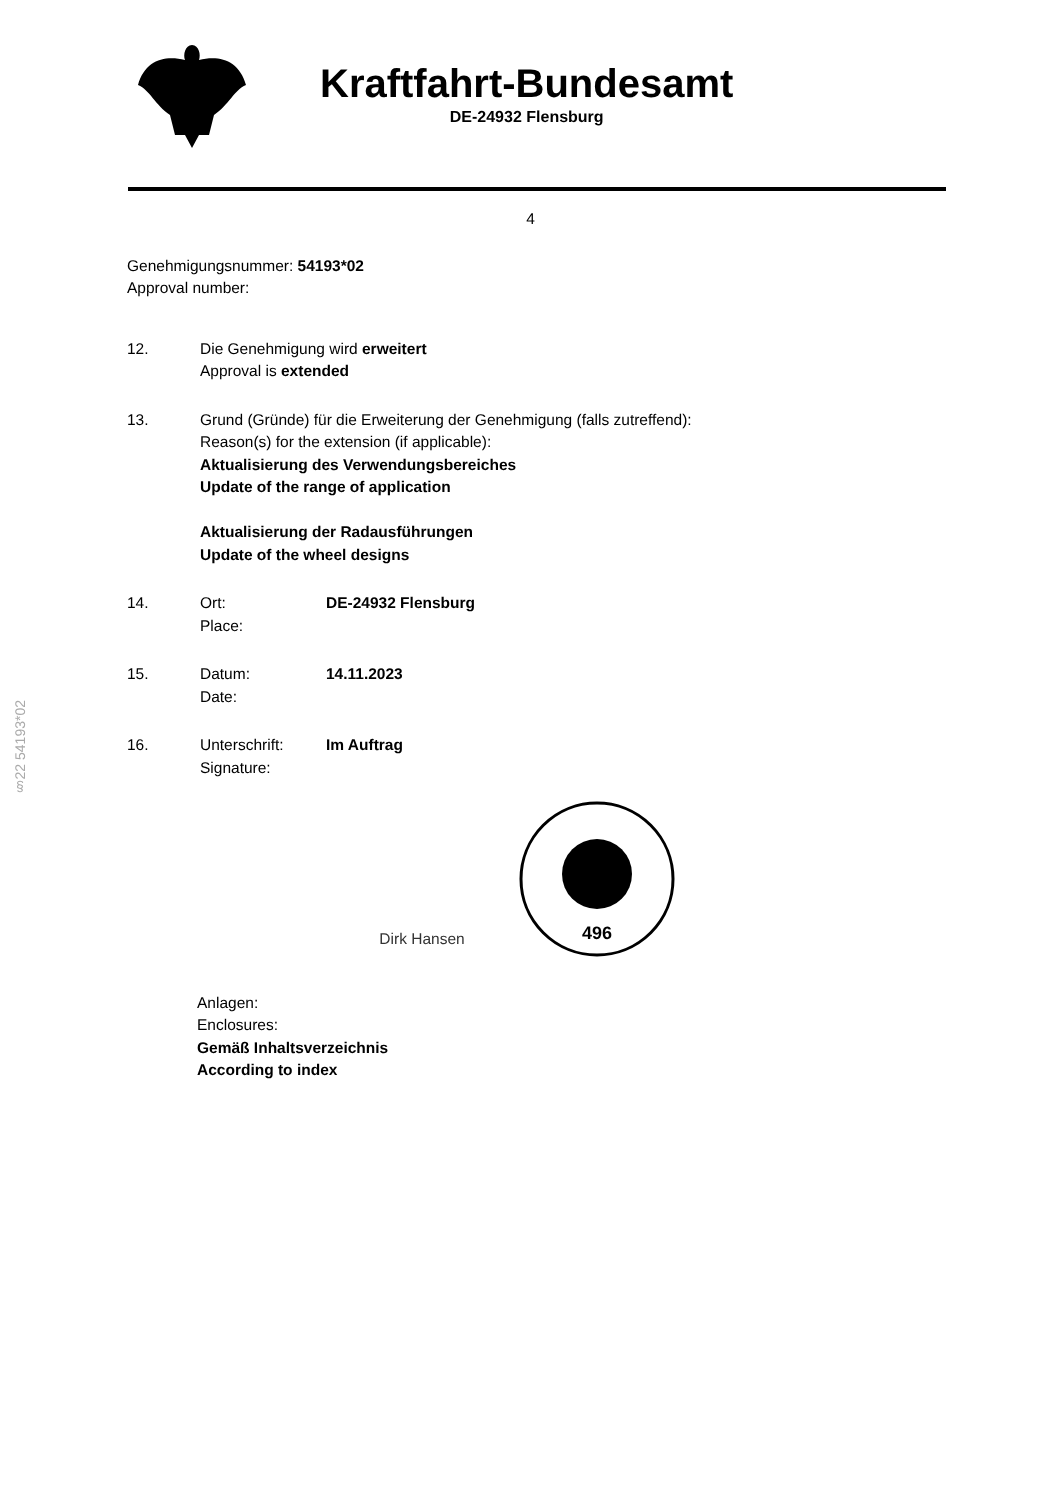Kraftfahrt-Bundesamt
DE-24932 Flensburg
4
§22 54193*02
Genehmigungsnummer: 54193*02
Approval number:
12. Die Genehmigung wird erweitert
Approval is extended
13. Grund (Gründe) für die Erweiterung der Genehmigung (falls zutreffend):
Reason(s) for the extension (if applicable):
Aktualisierung des Verwendungsbereiches
Update of the range of application
Aktualisierung der Radausführungen
Update of the wheel designs
14. Ort:
Place:
DE-24932 Flensburg
15. Datum:
Date:
14.11.2023
16. Unterschrift:
Signature:
Im Auftrag
Dirk Hansen
496
Anlagen:
Enclosures:
Gemäß Inhaltsverzeichnis
According to index